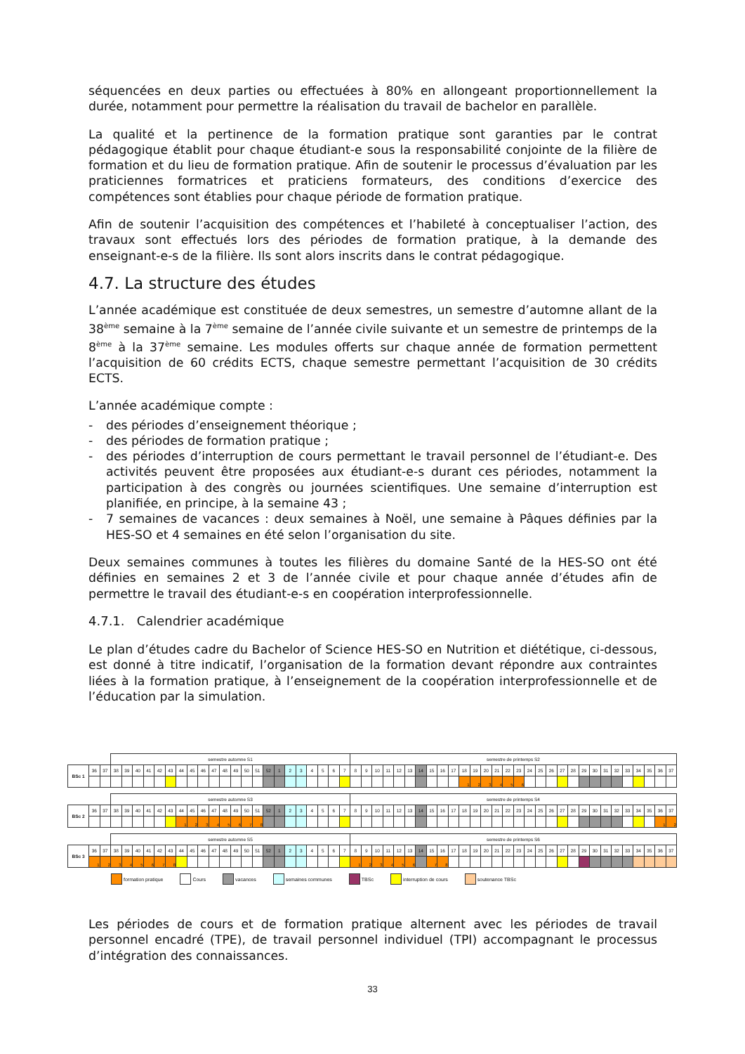séquencées en deux parties ou effectuées à 80% en allongeant proportionnellement la durée, notamment pour permettre la réalisation du travail de bachelor en parallèle.
La qualité et la pertinence de la formation pratique sont garanties par le contrat pédagogique établit pour chaque étudiant-e sous la responsabilité conjointe de la filière de formation et du lieu de formation pratique. Afin de soutenir le processus d’évaluation par les praticiennes formatrices et praticiens formateurs, des conditions d’exercice des compétences sont établies pour chaque période de formation pratique.
Afin de soutenir l’acquisition des compétences et l’habileté à conceptualiser l’action, des travaux sont effectués lors des périodes de formation pratique, à la demande des enseignant-e-s de la filière. Ils sont alors inscrits dans le contrat pédagogique.
4.7. La structure des études
L’année académique est constituée de deux semestres, un semestre d’automne allant de la 38<sup>ème</sup> semaine à la 7<sup>ème</sup> semaine de l’année civile suivante et un semestre de printemps de la 8<sup>ème</sup> à la 37<sup>ème</sup> semaine. Les modules offerts sur chaque année de formation permettent l’acquisition de 60 crédits ECTS, chaque semestre permettant l’acquisition de 30 crédits ECTS.
L’année académique compte :
- des périodes d’enseignement théorique ;
- des périodes de formation pratique ;
- des périodes d’interruption de cours permettant le travail personnel de l’étudiant-e. Des activités peuvent être proposées aux étudiant-e-s durant ces périodes, notamment la participation à des congrès ou journées scientifiques. Une semaine d’interruption est planifiée, en principe, à la semaine 43 ;
- 7 semaines de vacances : deux semaines à Noël, une semaine à Pâques définies par la HES-SO et 4 semaines en été selon l’organisation du site.
Deux semaines communes à toutes les filières du domaine Santé de la HES-SO ont été définies en semaines 2 et 3 de l’année civile et pour chaque année d’études afin de permettre le travail des étudiant-e-s en coopération interprofessionnelle.
4.7.1. Calendrier académique
Le plan d’études cadre du Bachelor of Science HES-SO en Nutrition et diététique, ci-dessous, est donné à titre indicatif, l’organisation de la formation devant répondre aux contraintes liées à la formation pratique, à l’enseignement de la coopération interprofessionnelle et de l’éducation par la simulation.
| | | | semestre automne S1 | | | | | | | | | | | | | | | | | | | | | | semestre de printemps S2 | | | | | | | | | | | | | | | | | | | | | | | | | | | | | |
| BSc 1 | 36 | 37 | 38 | 39 | 40 | 41 | 42 | 43 | 44 | 45 | 46 | 47 | 48 | 49 | 50 | 51 | 52 | 1 | 2 | 3 | 4 | 5 | 6 | 7 | 8 | 9 | 10 | 11 | 12 | 13 | 14 | 15 | 16 | 17 | 18 | 19 | 20 | 21 | 22 | 23 | 24 | 25 | 26 | 27 | 28 | 29 | 30 | 31 | 32 | 33 | 34 | 35 | 36 | 37 |
| | | | | | | | | | | | | | | | | | | | | | | | | | | | | | | | | | | | 1 | 2 | 3 | 4 | 5 | 6 | | | | | | | | | | | | | | |
| | | | semestre automne S3 | | | | | | | | | | | | | | | | | | | | | | semestre de printemps S4 | | | | | | | | | | | | | | | | | | | | | | | | | | | | | |
| BSc 2 | 36 | 37 | 38 | 39 | 40 | 41 | 42 | 43 | 44 | 45 | 46 | 47 | 48 | 49 | 50 | 51 | 52 | 1 | 2 | 3 | 4 | 5 | 6 | 7 | 8 | 9 | 10 | 11 | 12 | 13 | 14 | 15 | 16 | 17 | 18 | 19 | 20 | 21 | 22 | 23 | 24 | 25 | 26 | 27 | 28 | 29 | 30 | 31 | 32 | 33 | 34 | 35 | 36 | 37 |
| | | | | | | | | | 1 | 2 | 3 | 4 | 5 | 6 | 7 | 8 | | | | | | | | | | | | | | | | | | | | | | | | | | | | | | | | | | | | | 1 | 2 |
| | | | semestre automne S5 | | | | | | | | | | | | | | | | | | | | | | semestre de printemps S6 | | | | | | | | | | | | | | | | | | | | | | | | | | | | | |
| BSc 3 | 36 | 37 | 38 | 39 | 40 | 41 | 42 | 43 | 44 | 45 | 46 | 47 | 48 | 49 | 50 | 51 | 52 | 1 | 2 | 3 | 4 | 5 | 6 | 7 | 8 | 9 | 10 | 11 | 12 | 13 | 14 | 15 | 16 | 17 | 18 | 19 | 20 | 21 | 22 | 23 | 24 | 25 | 26 | 27 | 28 | 29 | 30 | 31 | 32 | 33 | 34 | 35 | 36 | 37 |
| | 1 | 2 | 3 | 4 | 5 | 6 | 7 | 8 | | | | | | | | | | | | | | | | | 1 | 2 | 3 | 4 | 5 | 6 | | 7 | 8 | | | | | | | | | | | | | | | | | | | | | |
formation pratique Cours vacances semaines communes TBSc interruption de cours soutenance TBSc
Les périodes de cours et de formation pratique alternent avec les périodes de travail personnel encadré (TPE), de travail personnel individuel (TPI) accompagnant le processus d’intégration des connaissances.
33